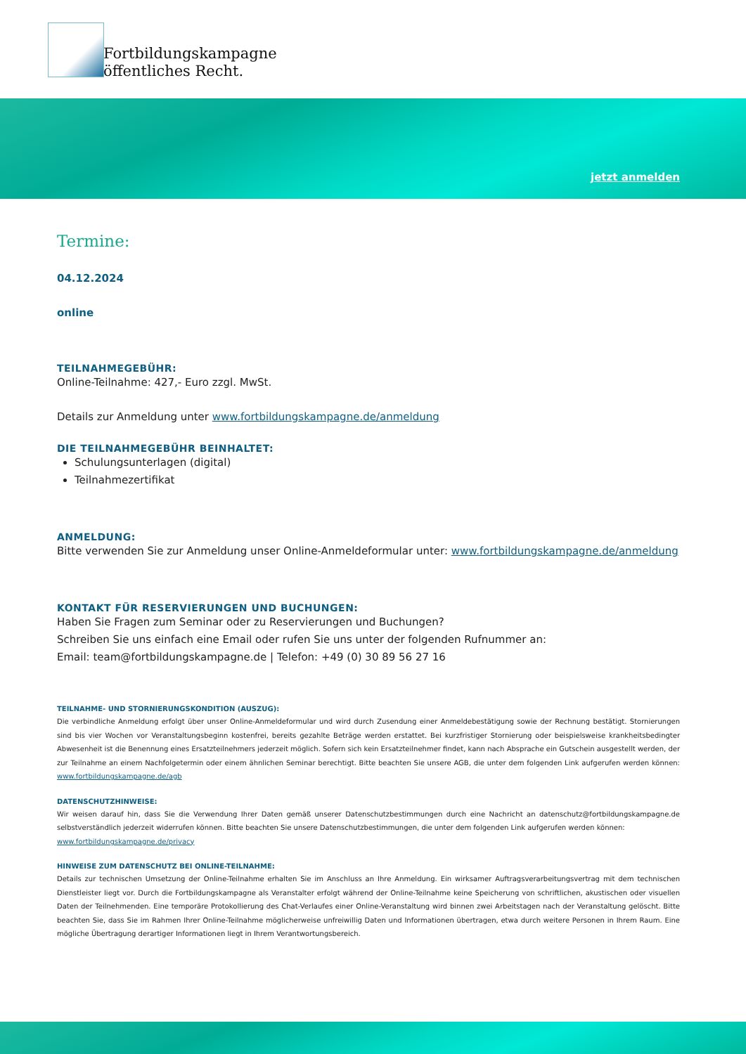Fortbildungskampagne
öffentliches Recht.
jetzt anmelden
Termine:
04.12.2024
online
TEILNAHMEGEBÜHR:
Online-Teilnahme: 427,- Euro zzgl. MwSt.
Details zur Anmeldung unter www.fortbildungskampagne.de/anmeldung
DIE TEILNAHMEGEBÜHR BEINHALTET:
Schulungsunterlagen (digital)
Teilnahmezertifikat
ANMELDUNG:
Bitte verwenden Sie zur Anmeldung unser Online-Anmeldeformular unter: www.fortbildungskampagne.de/anmeldung
KONTAKT FÜR RESERVIERUNGEN UND BUCHUNGEN:
Haben Sie Fragen zum Seminar oder zu Reservierungen und Buchungen?
Schreiben Sie uns einfach eine Email oder rufen Sie uns unter der folgenden Rufnummer an:
Email: team@fortbildungskampagne.de | Telefon: +49 (0) 30 89 56 27 16
TEILNAHME- UND STORNIERUNGSKONDITION (AUSZUG):
Die verbindliche Anmeldung erfolgt über unser Online-Anmeldeformular und wird durch Zusendung einer Anmeldebestätigung sowie der Rechnung bestätigt. Stornierungen sind bis vier Wochen vor Veranstaltungsbeginn kostenfrei, bereits gezahlte Beträge werden erstattet. Bei kurzfristiger Stornierung oder beispielsweise krankheitsbedingter Abwesenheit ist die Benennung eines Ersatzteilnehmers jederzeit möglich. Sofern sich kein Ersatzteilnehmer findet, kann nach Absprache ein Gutschein ausgestellt werden, der zur Teilnahme an einem Nachfolgetermin oder einem ähnlichen Seminar berechtigt. Bitte beachten Sie unsere AGB, die unter dem folgenden Link aufgerufen werden können: www.fortbildungskampagne.de/agb
DATENSCHUTZHINWEISE:
Wir weisen darauf hin, dass Sie die Verwendung Ihrer Daten gemäß unserer Datenschutzbestimmungen durch eine Nachricht an datenschutz@fortbildungskampagne.de selbstverständlich jederzeit widerrufen können. Bitte beachten Sie unsere Datenschutzbestimmungen, die unter dem folgenden Link aufgerufen werden können:
www.fortbildungskampagne.de/privacy
HINWEISE ZUM DATENSCHUTZ BEI ONLINE-TEILNAHME:
Details zur technischen Umsetzung der Online-Teilnahme erhalten Sie im Anschluss an Ihre Anmeldung. Ein wirksamer Auftragsverarbeitungsvertrag mit dem technischen Dienstleister liegt vor. Durch die Fortbildungskampagne als Veranstalter erfolgt während der Online-Teilnahme keine Speicherung von schriftlichen, akustischen oder visuellen Daten der Teilnehmenden. Eine temporäre Protokollierung des Chat-Verlaufes einer Online-Veranstaltung wird binnen zwei Arbeitstagen nach der Veranstaltung gelöscht. Bitte beachten Sie, dass Sie im Rahmen Ihrer Online-Teilnahme möglicherweise unfreiwillig Daten und Informationen übertragen, etwa durch weitere Personen in Ihrem Raum. Eine mögliche Übertragung derartiger Informationen liegt in Ihrem Verantwortungsbereich.